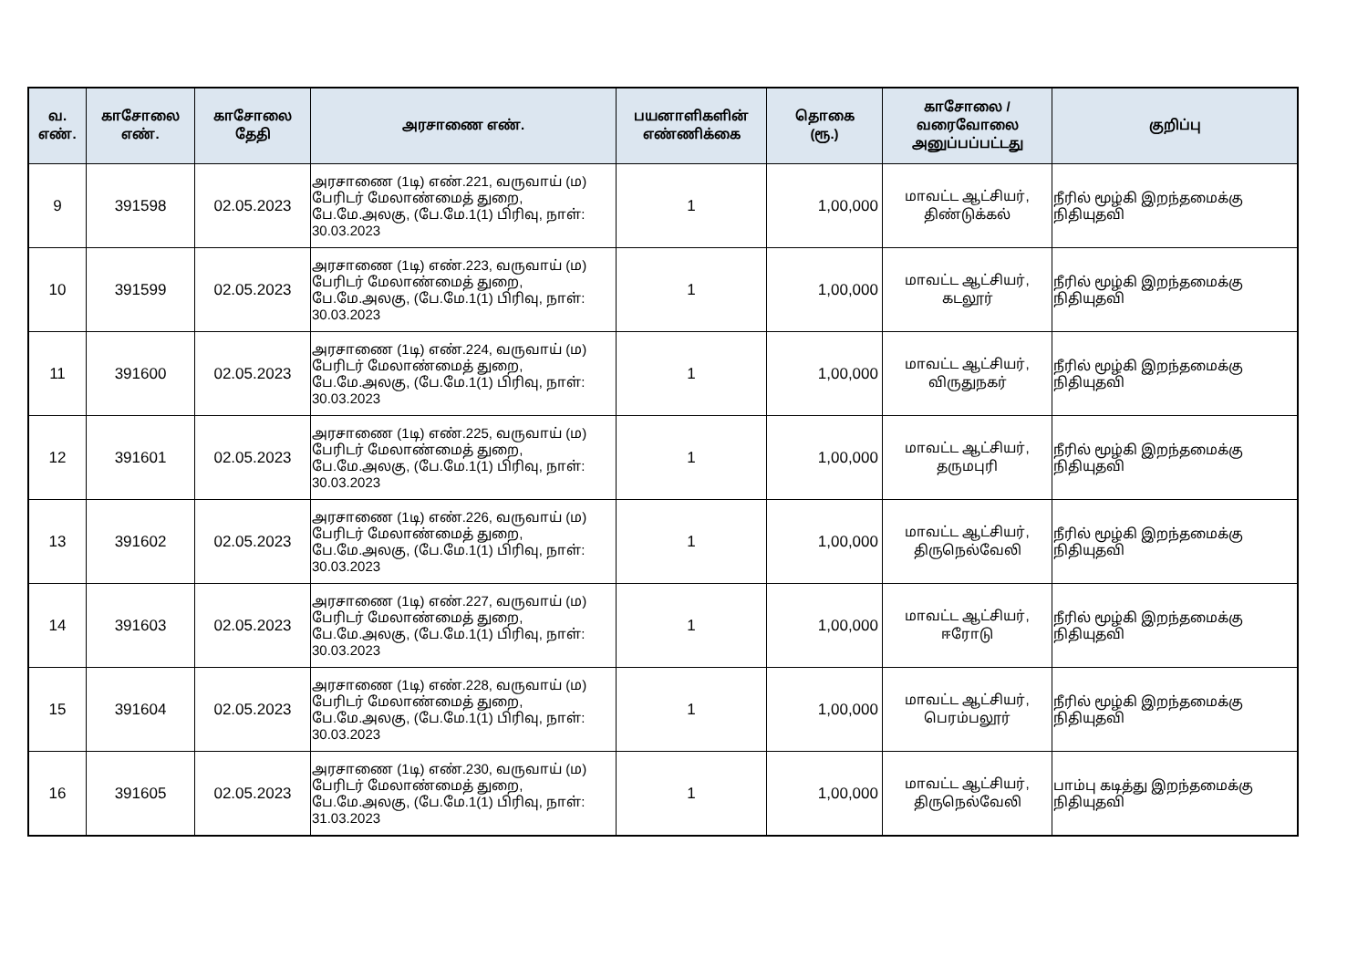| வ. எண். | காசோலை எண். | காசோலை தேதி | அரசாணை எண். | பயனாளிகளின் எண்ணிக்கை | தொகை (ரூ.) | காசோலை / வரைவோலை அனுப்பப்பட்டது | குறிப்பு |
| --- | --- | --- | --- | --- | --- | --- | --- |
| 9 | 391598 | 02.05.2023 | அரசாணை (1டி) எண்.221, வருவாய் (ம) பேரிடர் மேலாண்மைத் துறை, பே.மே.அலகு, (பே.மே.1(1) பிரிவு, நாள்: 30.03.2023 | 1 | 1,00,000 | மாவட்ட ஆட்சியர், திண்டுக்கல் | நீரில் மூழ்கி இறந்தமைக்கு நிதியுதவி |
| 10 | 391599 | 02.05.2023 | அரசாணை (1டி) எண்.223, வருவாய் (ம) பேரிடர் மேலாண்மைத் துறை, பே.மே.அலகு, (பே.மே.1(1) பிரிவு, நாள்: 30.03.2023 | 1 | 1,00,000 | மாவட்ட ஆட்சியர், கடலூர் | நீரில் மூழ்கி இறந்தமைக்கு நிதியுதவி |
| 11 | 391600 | 02.05.2023 | அரசாணை (1டி) எண்.224, வருவாய் (ம) பேரிடர் மேலாண்மைத் துறை, பே.மே.அலகு, (பே.மே.1(1) பிரிவு, நாள்: 30.03.2023 | 1 | 1,00,000 | மாவட்ட ஆட்சியர், விருதுநகர் | நீரில் மூழ்கி இறந்தமைக்கு நிதியுதவி |
| 12 | 391601 | 02.05.2023 | அரசாணை (1டி) எண்.225, வருவாய் (ம) பேரிடர் மேலாண்மைத் துறை, பே.மே.அலகு, (பே.மே.1(1) பிரிவு, நாள்: 30.03.2023 | 1 | 1,00,000 | மாவட்ட ஆட்சியர், தருமபுரி | நீரில் மூழ்கி இறந்தமைக்கு நிதியுதவி |
| 13 | 391602 | 02.05.2023 | அரசாணை (1டி) எண்.226, வருவாய் (ம) பேரிடர் மேலாண்மைத் துறை, பே.மே.அலகு, (பே.மே.1(1) பிரிவு, நாள்: 30.03.2023 | 1 | 1,00,000 | மாவட்ட ஆட்சியர், திருநெல்வேலி | நீரில் மூழ்கி இறந்தமைக்கு நிதியுதவி |
| 14 | 391603 | 02.05.2023 | அரசாணை (1டி) எண்.227, வருவாய் (ம) பேரிடர் மேலாண்மைத் துறை, பே.மே.அலகு, (பே.மே.1(1) பிரிவு, நாள்: 30.03.2023 | 1 | 1,00,000 | மாவட்ட ஆட்சியர், ஈரோடு | நீரில் மூழ்கி இறந்தமைக்கு நிதியுதவி |
| 15 | 391604 | 02.05.2023 | அரசாணை (1டி) எண்.228, வருவாய் (ம) பேரிடர் மேலாண்மைத் துறை, பே.மே.அலகு, (பே.மே.1(1) பிரிவு, நாள்: 30.03.2023 | 1 | 1,00,000 | மாவட்ட ஆட்சியர், பெரம்பலூர் | நீரில் மூழ்கி இறந்தமைக்கு நிதியுதவி |
| 16 | 391605 | 02.05.2023 | அரசாணை (1டி) எண்.230, வருவாய் (ம) பேரிடர் மேலாண்மைத் துறை, பே.மே.அலகு, (பே.மே.1(1) பிரிவு, நாள்: 31.03.2023 | 1 | 1,00,000 | மாவட்ட ஆட்சியர், திருநெல்வேலி | பாம்பு கடித்து இறந்தமைக்கு நிதியுதவி |